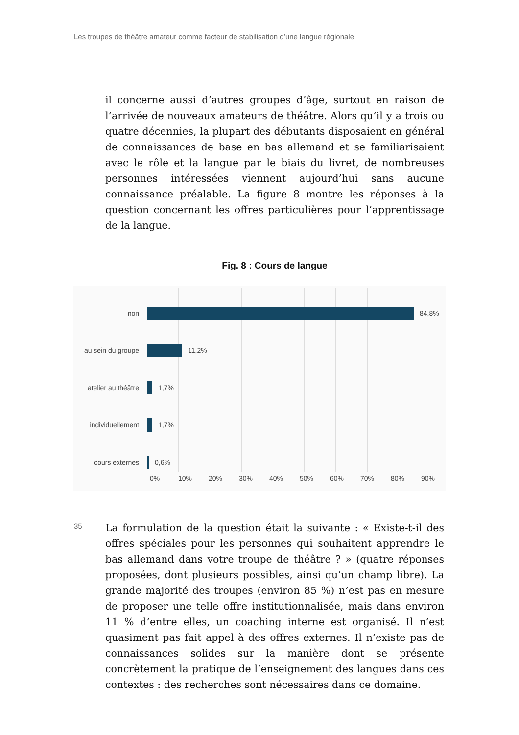Les troupes de théâtre amateur comme facteur de stabilisation d’une langue régionale
il concerne aussi d’autres groupes d’âge, surtout en raison de l’arrivée de nouveaux amateurs de théâtre. Alors qu’il y a trois ou quatre décennies, la plupart des débutants disposaient en général de connaissances de base en bas allemand et se familiarisaient avec le rôle et la langue par le biais du livret, de nombreuses personnes intéressées viennent aujourd’hui sans aucune connaissance préalable. La figure 8 montre les réponses à la question concernant les offres particulières pour l’apprentissage de la langue.
Fig. 8 : Cours de langue
non 84,8%
au sein du groupe
11,2%
atelier au théâtre
1,7%
individuellement
1,7%
cours externes 0,6%
0% 10% 20% 30% 40% 50% 60% 70% 80% 90%
35
La formulation de la question était la suivante : « Existe-t-il des offres spéciales pour les personnes qui souhaitent apprendre le bas allemand dans votre troupe de théâtre ? » (quatre réponses proposées, dont plusieurs possibles, ainsi qu’un champ libre). La grande majorité des troupes (environ 85 %) n’est pas en mesure de proposer une telle offre institutionnalisée, mais dans environ 11 % d’entre elles, un coaching interne est organisé. Il n’est quasiment pas fait appel à des offres externes. Il n’existe pas de connaissances solides sur la manière dont se présente concrètement la pratique de l’enseignement des langues dans ces contextes : des recherches sont nécessaires dans ce domaine.